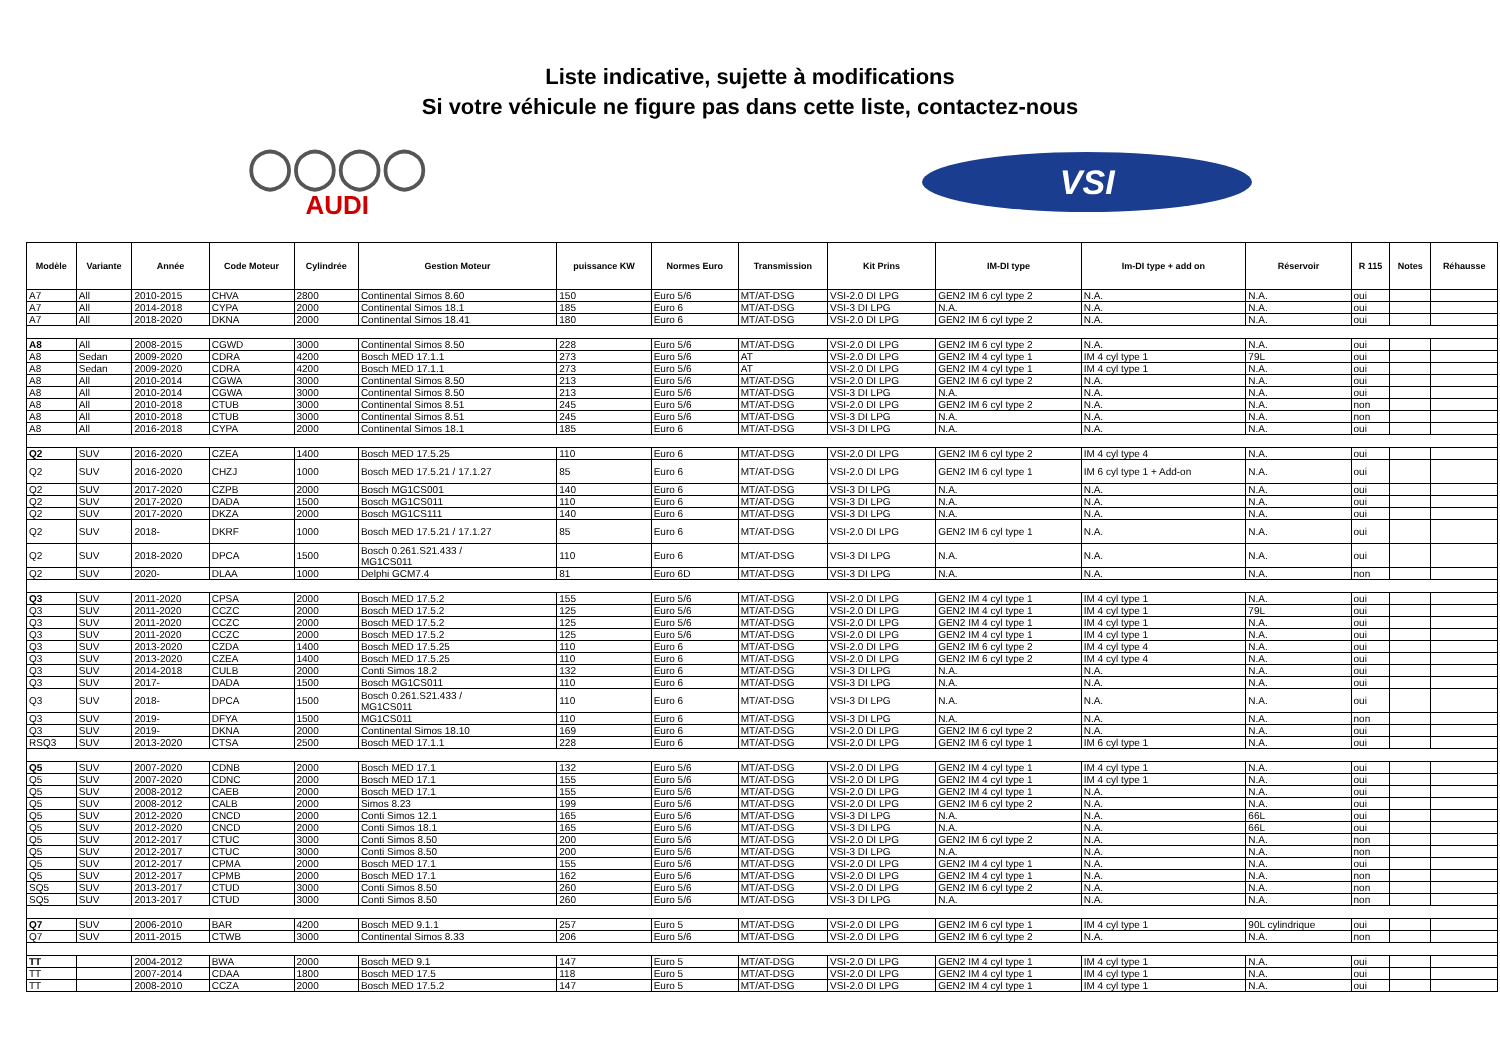Liste indicative, sujette à modifications
Si votre véhicule ne figure pas dans cette liste, contactez-nous
◯◯◯◯
AUDI
VSI
| Modèle | Variante | Année | Code Moteur | Cylindrée | Gestion Moteur | puissance KW | Normes Euro | Transmission | Kit Prins | IM-DI type | Im-DI type + add on | Réservoir | R 115 | Notes | Réhausse |
| --- | --- | --- | --- | --- | --- | --- | --- | --- | --- | --- | --- | --- | --- | --- | --- |
| A7 | All | 2010-2015 | CHVA | 2800 | Continental Simos 8.60 | 150 | Euro 5/6 | MT/AT-DSG | VSI-2.0 DI LPG | GEN2 IM 6 cyl type 2 | N.A. | N.A. | oui | | |
| A7 | All | 2014-2018 | CYPA | 2000 | Continental Simos 18.1 | 185 | Euro 6 | MT/AT-DSG | VSI-3 DI LPG | N.A. | N.A. | N.A. | oui | | |
| A7 | All | 2018-2020 | DKNA | 2000 | Continental Simos 18.41 | 180 | Euro 6 | MT/AT-DSG | VSI-2.0 DI LPG | GEN2 IM 6 cyl type 2 | N.A. | N.A. | oui | | |
| A8 | All | 2008-2015 | CGWD | 3000 | Continental Simos 8.50 | 228 | Euro 5/6 | MT/AT-DSG | VSI-2.0 DI LPG | GEN2 IM 6 cyl type 2 | N.A. | N.A. | oui | | |
| A8 | Sedan | 2009-2020 | CDRA | 4200 | Bosch MED 17.1.1 | 273 | Euro 5/6 | AT | VSI-2.0 DI LPG | GEN2 IM 4 cyl type 1 | IM 4 cyl type 1 | 79L | oui | | |
| A8 | Sedan | 2009-2020 | CDRA | 4200 | Bosch MED 17.1.1 | 273 | Euro 5/6 | AT | VSI-2.0 DI LPG | GEN2 IM 4 cyl type 1 | IM 4 cyl type 1 | N.A. | oui | | |
| A8 | All | 2010-2014 | CGWA | 3000 | Continental Simos 8.50 | 213 | Euro 5/6 | MT/AT-DSG | VSI-2.0 DI LPG | GEN2 IM 6 cyl type 2 | N.A. | N.A. | oui | | |
| A8 | All | 2010-2014 | CGWA | 3000 | Continental Simos 8.50 | 213 | Euro 5/6 | MT/AT-DSG | VSI-3 DI LPG | N.A. | N.A. | N.A. | oui | | |
| A8 | All | 2010-2018 | CTUB | 3000 | Continental Simos 8.51 | 245 | Euro 5/6 | MT/AT-DSG | VSI-2.0 DI LPG | GEN2 IM 6 cyl type 2 | N.A. | N.A. | non | | |
| A8 | All | 2010-2018 | CTUB | 3000 | Continental Simos 8.51 | 245 | Euro 5/6 | MT/AT-DSG | VSI-3 DI LPG | N.A. | N.A. | N.A. | non | | |
| A8 | All | 2016-2018 | CYPA | 2000 | Continental Simos 18.1 | 185 | Euro 6 | MT/AT-DSG | VSI-3 DI LPG | N.A. | N.A. | N.A. | oui | | |
| Q2 | SUV | 2016-2020 | CZEA | 1400 | Bosch MED 17.5.25 | 110 | Euro 6 | MT/AT-DSG | VSI-2.0 DI LPG | GEN2 IM 6 cyl type 2 | IM 4 cyl type 4 | N.A. | oui | | |
| Q2 | SUV | 2016-2020 | CHZJ | 1000 | Bosch MED 17.5.21 / 17.1.27 | 85 | Euro 6 | MT/AT-DSG | VSI-2.0 DI LPG | GEN2 IM 6 cyl type 1 | IM 6 cyl type 1 + Add-on | N.A. | oui | | |
| Q2 | SUV | 2017-2020 | CZPB | 2000 | Bosch MG1CS001 | 140 | Euro 6 | MT/AT-DSG | VSI-3 DI LPG | N.A. | N.A. | N.A. | oui | | |
| Q2 | SUV | 2017-2020 | DADA | 1500 | Bosch MG1CS011 | 110 | Euro 6 | MT/AT-DSG | VSI-3 DI LPG | N.A. | N.A. | N.A. | oui | | |
| Q2 | SUV | 2017-2020 | DKZA | 2000 | Bosch MG1CS111 | 140 | Euro 6 | MT/AT-DSG | VSI-3 DI LPG | N.A. | N.A. | N.A. | oui | | |
| Q2 | SUV | 2018- | DKRF | 1000 | Bosch MED 17.5.21 / 17.1.27 | 85 | Euro 6 | MT/AT-DSG | VSI-2.0 DI LPG | GEN2 IM 6 cyl type 1 | N.A. | N.A. | oui | | |
| Q2 | SUV | 2018-2020 | DPCA | 1500 | Bosch 0.261.S21.433 / MG1CS011 | 110 | Euro 6 | MT/AT-DSG | VSI-3 DI LPG | N.A. | N.A. | N.A. | oui | | |
| Q2 | SUV | 2020- | DLAA | 1000 | Delphi GCM7.4 | 81 | Euro 6D | MT/AT-DSG | VSI-3 DI LPG | N.A. | N.A. | N.A. | non | | |
| Q3 | SUV | 2011-2020 | CPSA | 2000 | Bosch MED 17.5.2 | 155 | Euro 5/6 | MT/AT-DSG | VSI-2.0 DI LPG | GEN2 IM 4 cyl type 1 | IM 4 cyl type 1 | N.A. | oui | | |
| Q3 | SUV | 2011-2020 | CCZC | 2000 | Bosch MED 17.5.2 | 125 | Euro 5/6 | MT/AT-DSG | VSI-2.0 DI LPG | GEN2 IM 4 cyl type 1 | IM 4 cyl type 1 | 79L | oui | | |
| Q3 | SUV | 2011-2020 | CCZC | 2000 | Bosch MED 17.5.2 | 125 | Euro 5/6 | MT/AT-DSG | VSI-2.0 DI LPG | GEN2 IM 4 cyl type 1 | IM 4 cyl type 1 | N.A. | oui | | |
| Q3 | SUV | 2011-2020 | CCZC | 2000 | Bosch MED 17.5.2 | 125 | Euro 5/6 | MT/AT-DSG | VSI-2.0 DI LPG | GEN2 IM 4 cyl type 1 | IM 4 cyl type 1 | N.A. | oui | | |
| Q3 | SUV | 2013-2020 | CZDA | 1400 | Bosch MED 17.5.25 | 110 | Euro 6 | MT/AT-DSG | VSI-2.0 DI LPG | GEN2 IM 6 cyl type 2 | IM 4 cyl type 4 | N.A. | oui | | |
| Q3 | SUV | 2013-2020 | CZEA | 1400 | Bosch MED 17.5.25 | 110 | Euro 6 | MT/AT-DSG | VSI-2.0 DI LPG | GEN2 IM 6 cyl type 2 | IM 4 cyl type 4 | N.A. | oui | | |
| Q3 | SUV | 2014-2018 | CULB | 2000 | Conti Simos 18.2 | 132 | Euro 6 | MT/AT-DSG | VSI-3 DI LPG | N.A. | N.A. | N.A. | oui | | |
| Q3 | SUV | 2017- | DADA | 1500 | Bosch MG1CS011 | 110 | Euro 6 | MT/AT-DSG | VSI-3 DI LPG | N.A. | N.A. | N.A. | oui | | |
| Q3 | SUV | 2018- | DPCA | 1500 | Bosch 0.261.S21.433 / MG1CS011 | 110 | Euro 6 | MT/AT-DSG | VSI-3 DI LPG | N.A. | N.A. | N.A. | oui | | |
| Q3 | SUV | 2019- | DFYA | 1500 | MG1CS011 | 110 | Euro 6 | MT/AT-DSG | VSI-3 DI LPG | N.A. | N.A. | N.A. | non | | |
| Q3 | SUV | 2019- | DKNA | 2000 | Continental Simos 18.10 | 169 | Euro 6 | MT/AT-DSG | VSI-2.0 DI LPG | GEN2 IM 6 cyl type 2 | N.A. | N.A. | oui | | |
| RSQ3 | SUV | 2013-2020 | CTSA | 2500 | Bosch MED 17.1.1 | 228 | Euro 6 | MT/AT-DSG | VSI-2.0 DI LPG | GEN2 IM 6 cyl type 1 | IM 6 cyl type 1 | N.A. | oui | | |
| Q5 | SUV | 2007-2020 | CDNB | 2000 | Bosch MED 17.1 | 132 | Euro 5/6 | MT/AT-DSG | VSI-2.0 DI LPG | GEN2 IM 4 cyl type 1 | IM 4 cyl type 1 | N.A. | oui | | |
| Q5 | SUV | 2007-2020 | CDNC | 2000 | Bosch MED 17.1 | 155 | Euro 5/6 | MT/AT-DSG | VSI-2.0 DI LPG | GEN2 IM 4 cyl type 1 | IM 4 cyl type 1 | N.A. | oui | | |
| Q5 | SUV | 2008-2012 | CAEB | 2000 | Bosch MED 17.1 | 155 | Euro 5/6 | MT/AT-DSG | VSI-2.0 DI LPG | GEN2 IM 4 cyl type 1 | N.A. | N.A. | oui | | |
| Q5 | SUV | 2008-2012 | CALB | 2000 | Simos 8.23 | 199 | Euro 5/6 | MT/AT-DSG | VSI-2.0 DI LPG | GEN2 IM 6 cyl type 2 | N.A. | N.A. | oui | | |
| Q5 | SUV | 2012-2020 | CNCD | 2000 | Conti Simos 12.1 | 165 | Euro 5/6 | MT/AT-DSG | VSI-3 DI LPG | N.A. | N.A. | 66L | oui | | |
| Q5 | SUV | 2012-2020 | CNCD | 2000 | Conti Simos 18.1 | 165 | Euro 5/6 | MT/AT-DSG | VSI-3 DI LPG | N.A. | N.A. | 66L | oui | | |
| Q5 | SUV | 2012-2017 | CTUC | 3000 | Conti Simos 8.50 | 200 | Euro 5/6 | MT/AT-DSG | VSI-2.0 DI LPG | GEN2 IM 6 cyl type 2 | N.A. | N.A. | non | | |
| Q5 | SUV | 2012-2017 | CTUC | 3000 | Conti Simos 8.50 | 200 | Euro 5/6 | MT/AT-DSG | VSI-3 DI LPG | N.A. | N.A. | N.A. | non | | |
| Q5 | SUV | 2012-2017 | CPMA | 2000 | Bosch MED 17.1 | 155 | Euro 5/6 | MT/AT-DSG | VSI-2.0 DI LPG | GEN2 IM 4 cyl type 1 | N.A. | N.A. | oui | | |
| Q5 | SUV | 2012-2017 | CPMB | 2000 | Bosch MED 17.1 | 162 | Euro 5/6 | MT/AT-DSG | VSI-2.0 DI LPG | GEN2 IM 4 cyl type 1 | N.A. | N.A. | non | | |
| SQ5 | SUV | 2013-2017 | CTUD | 3000 | Conti Simos 8.50 | 260 | Euro 5/6 | MT/AT-DSG | VSI-2.0 DI LPG | GEN2 IM 6 cyl type 2 | N.A. | N.A. | non | | |
| SQ5 | SUV | 2013-2017 | CTUD | 3000 | Conti Simos 8.50 | 260 | Euro 5/6 | MT/AT-DSG | VSI-3 DI LPG | N.A. | N.A. | N.A. | non | | |
| Q7 | SUV | 2006-2010 | BAR | 4200 | Bosch MED 9.1.1 | 257 | Euro 5 | MT/AT-DSG | VSI-2.0 DI LPG | GEN2 IM 6 cyl type 1 | IM 4 cyl type 1 | 90L cylindrique | oui | | |
| Q7 | SUV | 2011-2015 | CTWB | 3000 | Continental Simos 8.33 | 206 | Euro 5/6 | MT/AT-DSG | VSI-2.0 DI LPG | GEN2 IM 6 cyl type 2 | N.A. | N.A. | non | | |
| TT | | 2004-2012 | BWA | 2000 | Bosch MED 9.1 | 147 | Euro 5 | MT/AT-DSG | VSI-2.0 DI LPG | GEN2 IM 4 cyl type 1 | IM 4 cyl type 1 | N.A. | oui | | |
| TT | | 2007-2014 | CDAA | 1800 | Bosch MED 17.5 | 118 | Euro 5 | MT/AT-DSG | VSI-2.0 DI LPG | GEN2 IM 4 cyl type 1 | IM 4 cyl type 1 | N.A. | oui | | |
| TT | | 2008-2010 | CCZA | 2000 | Bosch MED 17.5.2 | 147 | Euro 5 | MT/AT-DSG | VSI-2.0 DI LPG | GEN2 IM 4 cyl type 1 | IM 4 cyl type 1 | N.A. | oui | | |